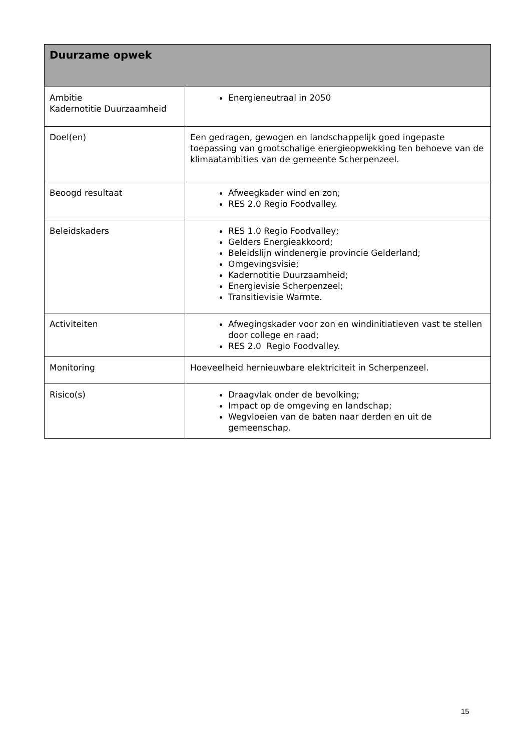| Duurzame opwek | |
| --- | --- |
| Ambitie Kadernotitie Duurzaamheid | Energieneutraal in 2050 |
| Doel(en) | Een gedragen, gewogen en landschappelijk goed ingepaste toepassing van grootschalige energieopwekking ten behoeve van de klimaatambities van de gemeente Scherpenzeel. |
| Beoogd resultaat | Afweegkader wind en zon; RES 2.0 Regio Foodvalley. |
| Beleidskaders | RES 1.0 Regio Foodvalley; Gelders Energieakkoord; Beleidslijn windenergie provincie Gelderland; Omgevingsvisie; Kadernotitie Duurzaamheid; Energievisie Scherpenzeel; Transitievisie Warmte. |
| Activiteiten | Afwegingskader voor zon en windinitiatieven vast te stellen door college en raad; RES 2.0 Regio Foodvalley. |
| Monitoring | Hoeveelheid hernieuwbare elektriciteit in Scherpenzeel. |
| Risico(s) | Draagvlak onder de bevolking; Impact op de omgeving en landschap; Wegvloeien van de baten naar derden en uit de gemeenschap. |
15